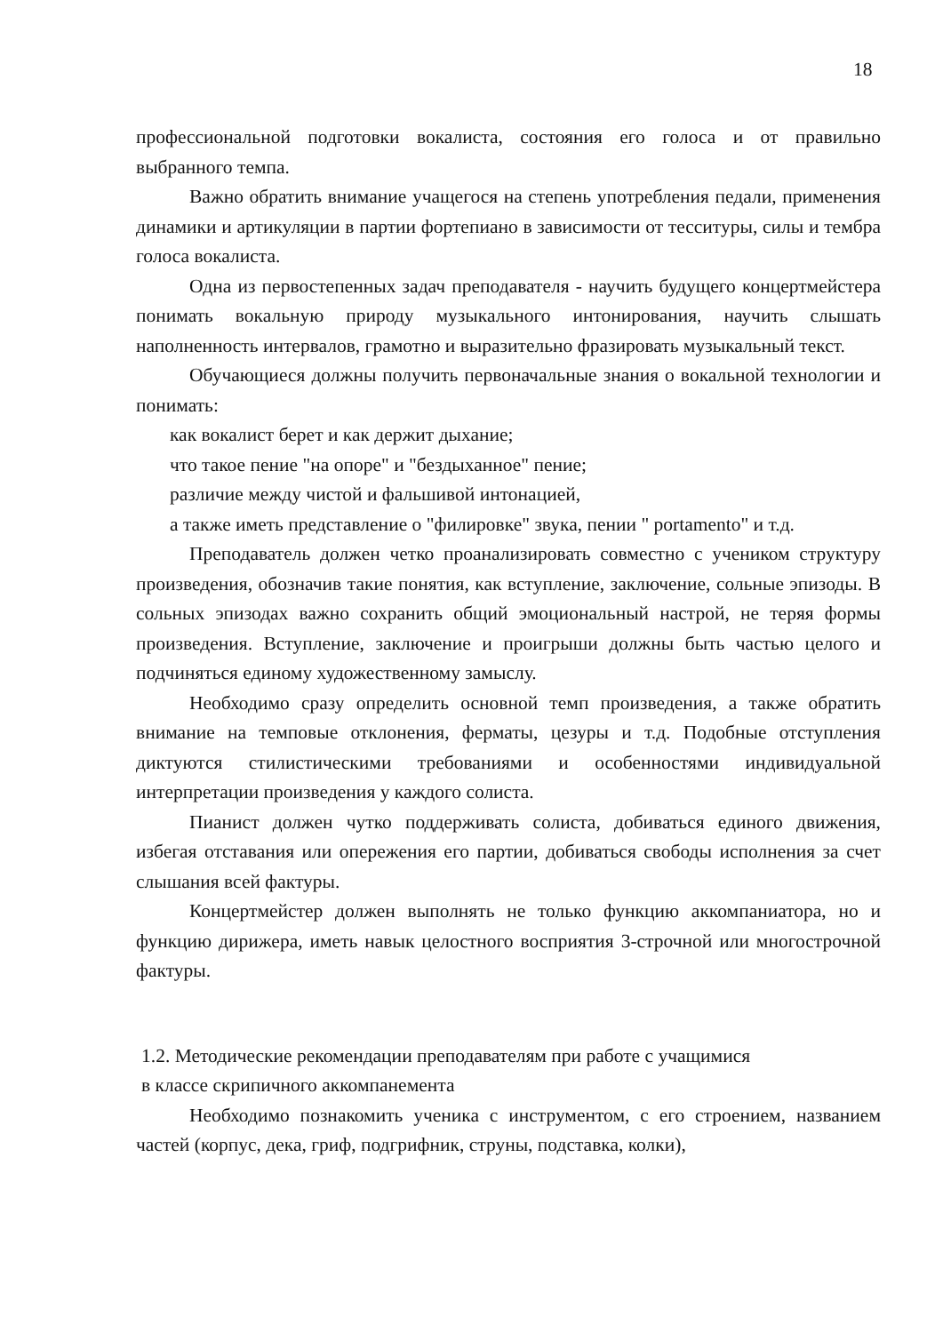18
профессиональной подготовки вокалиста, состояния его голоса и от правильно выбранного темпа.
Важно обратить внимание учащегося на степень употребления педали, применения динамики и артикуляции в партии фортепиано в зависимости от тесситуры, силы и тембра голоса вокалиста.
Одна из первостепенных задач преподавателя - научить будущего концертмейстера понимать вокальную природу музыкального интонирования, научить слышать наполненность интервалов, грамотно и выразительно фразировать музыкальный текст.
Обучающиеся должны получить первоначальные знания о вокальной технологии и понимать:
как вокалист берет и как держит дыхание;
что такое пение "на опоре" и "бездыханное" пение;
различие между чистой и фальшивой интонацией,
а также иметь представление о "филировке" звука, пении " portamento" и т.д.
Преподаватель должен четко проанализировать совместно с учеником структуру произведения, обозначив такие понятия, как вступление, заключение, сольные эпизоды. В сольных эпизодах важно сохранить общий эмоциональный настрой, не теряя формы произведения. Вступление, заключение и проигрыши должны быть частью целого и подчиняться единому художественному замыслу.
Необходимо сразу определить основной темп произведения, а также обратить внимание на темповые отклонения, ферматы, цезуры и т.д. Подобные отступления диктуются стилистическими требованиями и особенностями индивидуальной интерпретации произведения у каждого солиста.
Пианист должен чутко поддерживать солиста, добиваться единого движения, избегая отставания или опережения его партии, добиваться свободы исполнения за счет слышания всей фактуры.
Концертмейстер должен выполнять не только функцию аккомпаниатора, но и функцию дирижера, иметь навык целостного восприятия 3-строчной или многострочной фактуры.
1.2. Методические рекомендации преподавателям при работе с учащимися
в классе скрипичного аккомпанемента
Необходимо познакомить ученика с инструментом, с его строением, названием частей (корпус, дека, гриф, подгрифник, струны, подставка, колки),